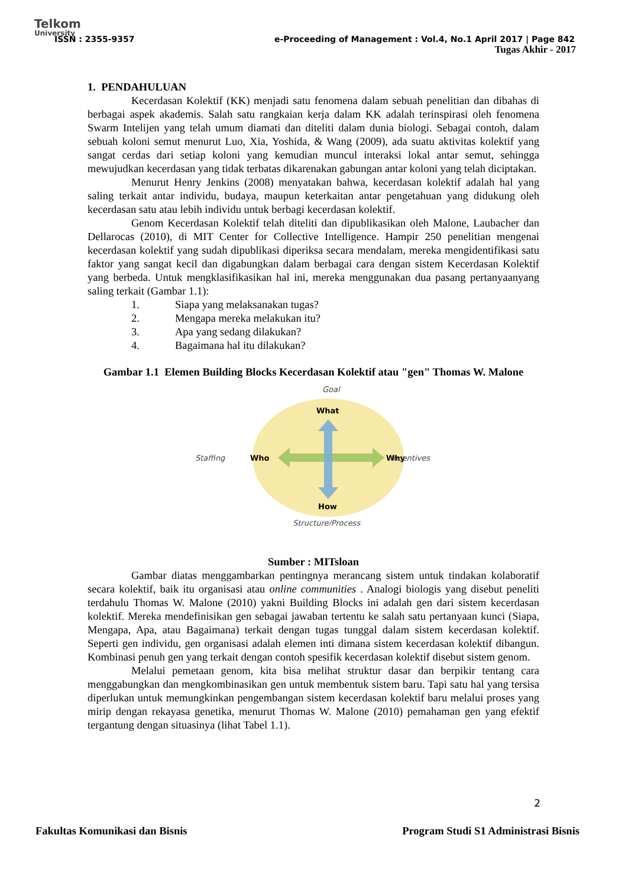Telkom
University
ISSN : 2355-9357 e-Proceeding of Management : Vol.4, No.1 April 2017 | Page 842
Tugas Akhir - 2017
1. PENDAHULUAN
Kecerdasan Kolektif (KK) menjadi satu fenomena dalam sebuah penelitian dan dibahas di berbagai aspek akademis. Salah satu rangkaian kerja dalam KK adalah terinspirasi oleh fenomena Swarm Intelijen yang telah umum diamati dan diteliti dalam dunia biologi. Sebagai contoh, dalam sebuah koloni semut menurut Luo, Xia, Yoshida, & Wang (2009), ada suatu aktivitas kolektif yang sangat cerdas dari setiap koloni yang kemudian muncul interaksi lokal antar semut, sehingga mewujudkan kecerdasan yang tidak terbatas dikarenakan gabungan antar koloni yang telah diciptakan.
Menurut Henry Jenkins (2008) menyatakan bahwa, kecerdasan kolektif adalah hal yang saling terkait antar individu, budaya, maupun keterkaitan antar pengetahuan yang didukung oleh kecerdasan satu atau lebih individu untuk berbagi kecerdasan kolektif.
Genom Kecerdasan Kolektif telah diteliti dan dipublikasikan oleh Malone, Laubacher dan Dellarocas (2010), di MIT Center for Collective Intelligence. Hampir 250 penelitian mengenai kecerdasan kolektif yang sudah dipublikasi diperiksa secara mendalam, mereka mengidentifikasi satu faktor yang sangat kecil dan digabungkan dalam berbagai cara dengan sistem Kecerdasan Kolektif yang berbeda. Untuk mengklasifikasikan hal ini, mereka menggunakan dua pasang pertanyaanyang saling terkait (Gambar 1.1):
1. Siapa yang melaksanakan tugas?
2. Mengapa mereka melakukan itu?
3. Apa yang sedang dilakukan?
4. Bagaimana hal itu dilakukan?
Gambar 1.1 Elemen Building Blocks Kecerdasan Kolektif atau "gen" Thomas W. Malone
Goal
What
Staffing
Who
Why
Incentives
How
Structure/Process
Sumber : MITsloan
Gambar diatas menggambarkan pentingnya merancang sistem untuk tindakan kolaboratif secara kolektif, baik itu organisasi atau online communities . Analogi biologis yang disebut peneliti terdahulu Thomas W. Malone (2010) yakni Building Blocks ini adalah gen dari sistem kecerdasan kolektif. Mereka mendefinisikan gen sebagai jawaban tertentu ke salah satu pertanyaan kunci (Siapa, Mengapa, Apa, atau Bagaimana) terkait dengan tugas tunggal dalam sistem kecerdasan kolektif. Seperti gen individu, gen organisasi adalah elemen inti dimana sistem kecerdasan kolektif dibangun. Kombinasi penuh gen yang terkait dengan contoh spesifik kecerdasan kolektif disebut sistem genom.
Melalui pemetaan genom, kita bisa melihat struktur dasar dan berpikir tentang cara menggabungkan dan mengkombinasikan gen untuk membentuk sistem baru. Tapi satu hal yang tersisa diperlukan untuk memungkinkan pengembangan sistem kecerdasan kolektif baru melalui proses yang mirip dengan rekayasa genetika, menurut Thomas W. Malone (2010) pemahaman gen yang efektif tergantung dengan situasinya (lihat Tabel 1.1).
2
Fakultas Komunikasi dan Bisnis Program Studi S1 Administrasi Bisnis